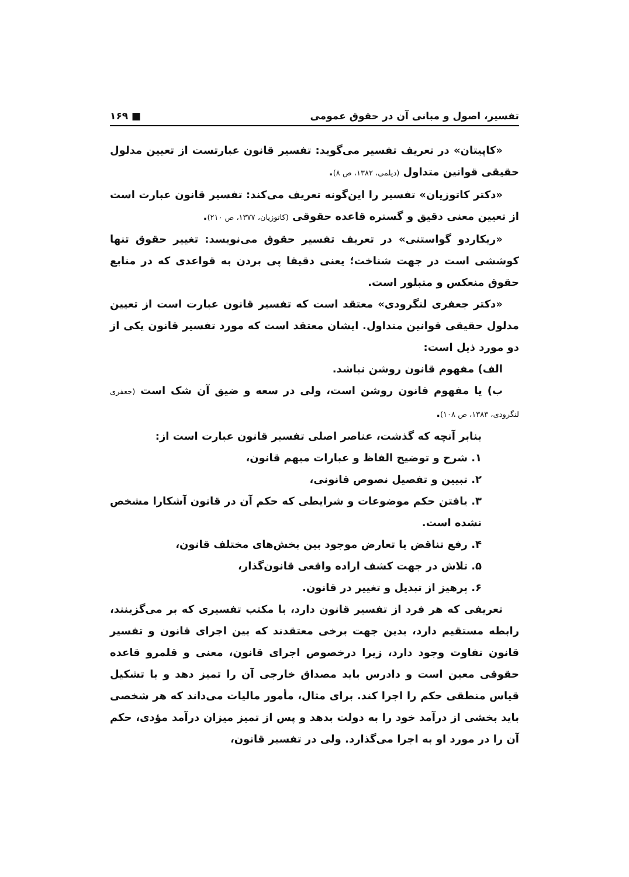تفسیر، اصول و مبانی آن در حقوق عمومی ■ ۱۶۹
«کاپیتان» در تعریف تفسیر می‌گوید: تفسیر قانون عبارتست از تعیین مدلول حقیقی قوانین متداول (دیلمی، ۱۳۸۲، ص ۸).
«دکتر کاتوزیان» تفسیر را این‌گونه تعریف می‌کند: تفسیر قانون عبارت است از تعیین معنی دقیق و گستره قاعده حقوقی (کاتوزیان، ۱۳۷۷، ص ۲۱۰).
«ریکاردو گواستنی» در تعریف تفسیر حقوق می‌نویسد: تغییر حقوق تنها کوششی است در جهت شناخت؛ یعنی دقیقا پی بردن به قواعدی که در منابع حقوق منعکس و متبلور است.
«دکتر جعفری لنگرودی» معتقد است که تفسیر قانون عبارت است از تعیین مدلول حقیقی قوانین متداول. ایشان معتقد است که مورد تفسیر قانون یکی از دو مورد ذیل است:
الف) مفهوم قانون روشن نباشد.
ب) یا مفهوم قانون روشن است، ولی در سعه و ضیق آن شک است (جعفری لنگرودی، ۱۳۸۳، ص ۱۰۸).
بنابر آنچه که گذشت، عناصر اصلی تفسیر قانون عبارت است از:
۱. شرح و توضیح الفاظ و عبارات مبهم قانون،
۲. تبیین و تفصیل نصوص قانونی،
۳. یافتن حکم موضوعات و شرایطی که حکم آن در قانون آشکارا مشخص نشده است.
۴. رفع تناقض یا تعارض موجود بین بخش‌های مختلف قانون،
۵. تلاش در جهت کشف اراده واقعی قانون‌گذار،
۶. پرهیز از تبدیل و تغییر در قانون.
تعریفی که هر فرد از تفسیر قانون دارد، با مکتب تفسیری که بر می‌گزینند، رابطه مستقیم دارد، بدین جهت برخی معتقدند که بین اجرای قانون و تفسیر قانون تفاوت وجود دارد، زیرا درخصوص اجرای قانون، معنی و قلمرو قاعده حقوقی معین است و دادرس باید مصداق خارجی آن را تمیز دهد و با تشکیل قیاس منطقی حکم را اجرا کند. برای مثال، مأمور مالیات می‌داند که هر شخصی باید بخشی از درآمد خود را به دولت بدهد و پس از تمیز میزان درآمد مؤدی، حکم آن را در مورد او به اجرا می‌گذارد. ولی در تفسیر قانون،